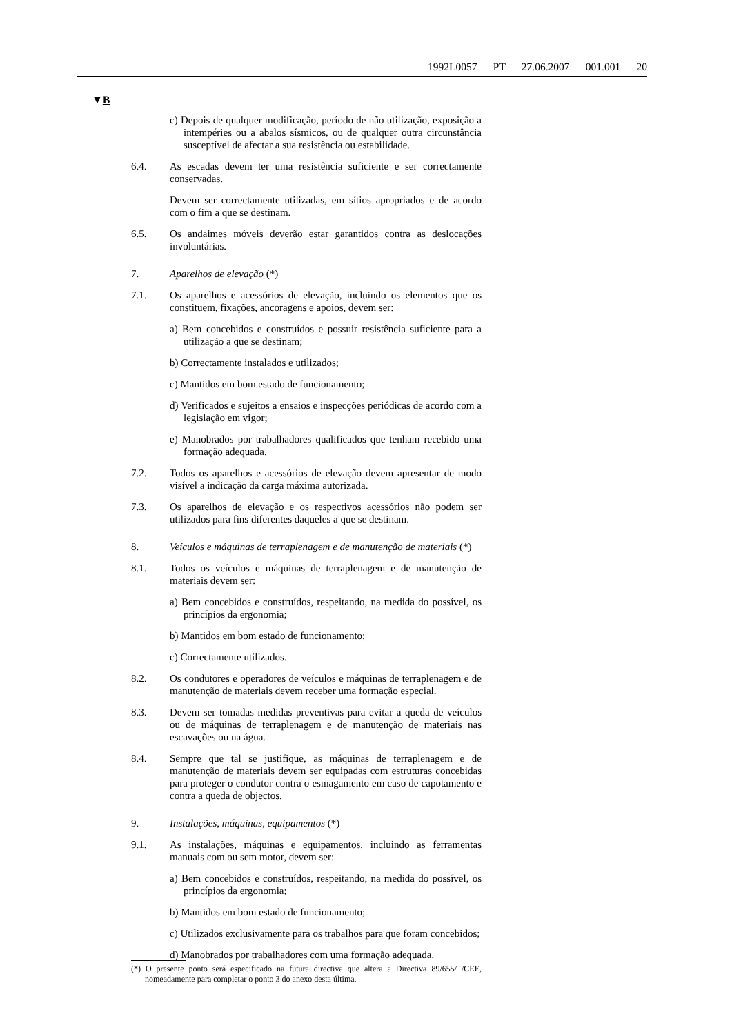1992L0057 — PT — 27.06.2007 — 001.001 — 20
▼B
c) Depois de qualquer modificação, período de não utilização, exposição a intempéries ou a abalos sísmicos, ou de qualquer outra circunstância susceptível de afectar a sua resistência ou estabilidade.
6.4. As escadas devem ter uma resistência suficiente e ser correctamente conservadas.
Devem ser correctamente utilizadas, em sítios apropriados e de acordo com o fim a que se destinam.
6.5. Os andaimes móveis deverão estar garantidos contra as deslocações involuntárias.
7. Aparelhos de elevação (*)
7.1. Os aparelhos e acessórios de elevação, incluindo os elementos que os constituem, fixações, ancoragens e apoios, devem ser:
a) Bem concebidos e construídos e possuir resistência suficiente para a utilização a que se destinam;
b) Correctamente instalados e utilizados;
c) Mantidos em bom estado de funcionamento;
d) Verificados e sujeitos a ensaios e inspecções periódicas de acordo com a legislação em vigor;
e) Manobrados por trabalhadores qualificados que tenham recebido uma formação adequada.
7.2. Todos os aparelhos e acessórios de elevação devem apresentar de modo visível a indicação da carga máxima autorizada.
7.3. Os aparelhos de elevação e os respectivos acessórios não podem ser utilizados para fins diferentes daqueles a que se destinam.
8. Veículos e máquinas de terraplenagem e de manutenção de materiais (*)
8.1. Todos os veículos e máquinas de terraplenagem e de manutenção de materiais devem ser:
a) Bem concebidos e construídos, respeitando, na medida do possível, os princípios da ergonomia;
b) Mantidos em bom estado de funcionamento;
c) Correctamente utilizados.
8.2. Os condutores e operadores de veículos e máquinas de terraplenagem e de manutenção de materiais devem receber uma formação especial.
8.3. Devem ser tomadas medidas preventivas para evitar a queda de veículos ou de máquinas de terraplenagem e de manutenção de materiais nas escavações ou na água.
8.4. Sempre que tal se justifique, as máquinas de terraplenagem e de manutenção de materiais devem ser equipadas com estruturas concebidas para proteger o condutor contra o esmagamento em caso de capotamento e contra a queda de objectos.
9. Instalações, máquinas, equipamentos (*)
9.1. As instalações, máquinas e equipamentos, incluindo as ferramentas manuais com ou sem motor, devem ser:
a) Bem concebidos e construídos, respeitando, na medida do possível, os princípios da ergonomia;
b) Mantidos em bom estado de funcionamento;
c) Utilizados exclusivamente para os trabalhos para que foram concebidos;
d) Manobrados por trabalhadores com uma formação adequada.
(*) O presente ponto será especificado na futura directiva que altera a Directiva 89/655/ /CEE, nomeadamente para completar o ponto 3 do anexo desta última.